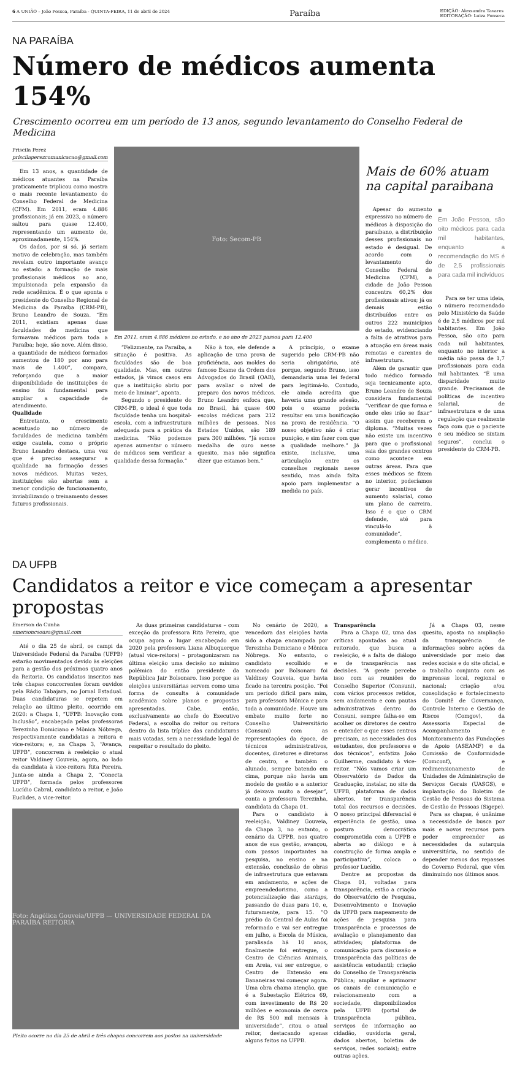6 A UNIÃO – João Pessoa, Paraíba - QUINTA-FEIRA, 11 de abril de 2024 Paraíba EDIÇÃO: Alexsandra Tavares
EDITORAÇÃO: Luiza Fonseca
NA PARAÍBA
Número de médicos aumenta 154%
Crescimento ocorreu em um período de 13 anos, segundo levantamento do Conselho Federal de Medicina
Priscila Perez
priscilaperezcomunicacao@gmail.com
Em 13 anos, a quantidade de médicos atuantes na Paraíba praticamente triplicou como mostra o mais recente levantamento do Conselho Federal de Medicina (CFM). Em 2011, eram 4.886 profissionais; já em 2023, o número saltou para quase 12.400, representando um aumento de, aproximadamente, 154%.
Os dados, por si só, já seriam motivo de celebração, mas também revelam outro importante avanço no estado: a formação de mais profissionais médicos ao ano, impulsionada pela expansão da rede acadêmica. É o que aponta o presidente do Conselho Regional de Medicina da Paraíba (CRM-PB), Bruno Leandro de Souza. “Em 2011, existiam apenas duas faculdades de medicina que formavam médicos para toda a Paraíba; hoje, são nove. Além disso, a quantidade de médicos formados aumentou de 180 por ano para mais de 1.400”, compara, reforçando que a maior disponibilidade de instituições de ensino foi fundamental para ampliar a capacidade de atendimento.
Qualidade
Entretanto, o crescimento acentuado no número de faculdades de medicina também exige cautela, como o próprio Bruno Leandro destaca, uma vez que é preciso assegurar a qualidade na formação desses novos médicos. Muitas vezes, instituições são abertas sem a menor condição de funcionamento, inviabilizando o treinamento desses futuros profissionais.
Foto: Secom-PB
Em 2011, eram 4.886 médicos no estado, e no ano de 2023 passou para 12.400
“Felizmente, na Paraíba, a situação é positiva. As faculdades são de boa qualidade. Mas, em outros estados, já vimos casos em que a instituição abriu por meio de liminar”, aponta.
Segundo o presidente do CRM-PB, o ideal é que toda faculdade tenha um hospital-escola, com a infraestrutura adequada para a prática da medicina. “Não podemos apenas aumentar o número de médicos sem verificar a qualidade dessa formação.”
Não à toa, ele defende a aplicação de uma prova de proficiência, aos moldes do famoso Exame da Ordem dos Advogados do Brasil (OAB), para avaliar o nível de preparo dos novos médicos. Bruno Leandro enfoca que, no Brasil, há quase 400 escolas médicas para 212 milhões de pessoas. Nos Estados Unidos, são 189 para 300 milhões. “Já somos medalha de ouro nesse quesito, mas não significa dizer que estamos bem.”
A princípio, o exame sugerido pelo CRM-PB não seria obrigatório, até porque, segundo Bruno, isso demandaria uma lei federal para legitimá-lo. Contudo, ele ainda acredita que haveria uma grande adesão, pois o exame poderia resultar em uma bonificação na prova de residência. “O nosso objetivo não é criar punição, e sim fazer com que a qualidade melhore.” Já existe, inclusive, uma articulação entre os conselhos regionais nesse sentido, mas ainda falta apoio para implementar a medida no país.
Mais de 60% atuam na capital paraibana
Apesar do aumento expressivo no número de médicos à disposição do paraibano, a distribuição desses profissionais no estado é desigual. De acordo com o levantamento do Conselho Federal de Medicina (CFM), a cidade de João Pessoa concentra 60,2% dos profissionais ativos; já os demais estão distribuídos entre os outros 222 municípios do estado, evidenciando a falta de atrativos para a atuação em áreas mais remotas e carentes de infraestrutura.
Além de garantir que todo médico formado seja tecnicamente apto, Bruno Leandro de Souza considera fundamental “verificar de que forma e onde eles irão se fixar” assim que receberem o diploma. “Muitas vezes não existe um incentivo para que o profissional saia dos grandes centros como acontece em outras áreas. Para que esses médicos se fixem no interior, poderíamos gerar incentivos de aumento salarial, como um plano de carreira. Isso é o que o CRM defende, até para vinculá-lo à comunidade”, complementa o médico.
■
Em João Pessoa, são oito médicos para cada mil habitantes, enquanto a recomendação do MS é de 2,5 profissionais para cada mil indivíduos
Para se ter uma ideia, o número recomendado pelo Ministério da Saúde é de 2,5 médicos por mil habitantes. Em João Pessoa, são oito para cada mil habitantes, enquanto no interior a média não passa de 1,7 profissionais para cada mil habitantes. “É uma disparidade muito grande. Precisamos de políticas de incentivo salarial, de infraestrutura e de uma regulação que realmente faça com que o paciente e seu médico se sintam seguros”, conclui o presidente do CRM-PB.
DA UFPB
Candidatos a reitor e vice começam a apresentar propostas
Emerson da Cunha
emersoncsousa@gmail.com
Até o dia 25 de abril, os campi da Universidade Federal da Paraíba (UFPB) estarão movimentados devido às eleições para a gestão dos próximos quatro anos da Reitoria. Os candidatos inscritos nas três chapas concorrentes foram ouvidos pela Rádio Tabajara, no Jornal Estadual. Duas candidaturas se repetem em relação ao último pleito, ocorrido em 2020: a Chapa 1, “UFPB: Inovação com Inclusão”, encabeçada pelas professoras Terezinha Domiciano e Mônica Nóbrega, respectivamente candidatas a reitora e vice-reitora; e, na Chapa 3, “Avança, UFPB”, concorrem à reeleição o atual reitor Valdiney Gouveia, agora, ao lado da candidata à vice-reitora Rita Pereira. Junta-se ainda a Chapa 2, “Conecta UFPB”, formada pelos professores Lucídio Cabral, candidato a reitor, e João Euclides, a vice-reitor.
As duas primeiras candidaturas – com exceção da professora Rita Pereira, que ocupa agora o lugar encabeçado em 2020 pela professora Liana Albuquerque (atual vice-reitora) – protagonizaram na última eleição uma decisão no mínimo polêmica do então presidente da República Jair Bolsonaro. Isso porque as eleições universitárias servem como uma forma de consulta à comunidade acadêmica sobre planos e propostas apresentadas. Cabe, então, exclusivamente ao chefe do Executivo Federal, a escolha do reitor ou reitora dentro da lista tríplice das candidaturas mais votadas, sem a necessidade legal de respeitar o resultado do pleito.
Foto: Angélica Gouveia/UFPB — UNIVERSIDADE FEDERAL DA PARAÍBA REITORIA
Pleito ocorre no dia 25 de abril e três chapas concorrem aos postos na universidade
No cenário de 2020, a vencedora das eleições havia sido a chapa encampada por Terezinha Domiciano e Mônica Nóbrega. No entanto, o candidato escolhido e nomeado por Bolsonaro foi Valdiney Gouveia, que havia ficado na terceira posição. “Foi um período difícil para mim, para professora Mônica e para toda a comunidade. Houve um embate muito forte no Conselho Universitário (Consuni) com as representações da época, de técnicos administrativos, docentes, diretores e diretoras de centro, e também o alunado, sempre batendo em cima, porque não havia um modelo de gestão e a anterior já deixava muito a desejar”, conta a professora Terezinha, candidata da Chapa 01.
Para o candidato à reeleição, Valdiney Gouveia, da Chapa 3, no entanto, o cenário da UFPB, nos quatro anos de sua gestão, avançou, com passos importantes na pesquisa, no ensino e na extensão, conclusão de obras de infraestrutura que estavam em andamento, e ações de empreendedorismo, como a potencialização das startups, passando de duas para 10, e, futuramente, para 15. “O prédio da Central de Aulas foi reformado e vai ser entregue em julho, a Escola de Música, paralisada há 10 anos, finalmente foi entregue, o Centro de Ciências Animais, em Areia, vai ser entregue, o Centro de Extensão em Bananeiras vai começar agora. Uma obra chama atenção, que é a Subestação Elétrica 69, com investimento de R$ 20 milhões e economia de cerca de R$ 500 mil mensais à universidade”, citou o atual reitor, destacando apenas alguns feitos na UFPB.
Transparência
Para a Chapa 02, uma das críticas apontadas ao atual reitorado, que busca a reeleição, é a falta de diálogo e de transparência nas decisões. “A gente percebe isso com as reuniões do Conselho Superior (Consuni), com vários processos retidos, sem andamento e com pautas administrativas dentro do Consuni, sempre falha-se em acolher os diretores de centro e entender o que esses centros precisam, as necessidades dos estudantes, dos professores e dos técnicos”, enfatiza João Guilherme, candidato à vice-reitor. “Nós vamos criar um Observatório de Dados da Graduação, instalar, no site da UFPB, plataforma de dados abertos, ter transparência total dos recursos e decisões. O nosso principal diferencial é experiência de gestão, uma postura democrática comprometida com a UFPB e aberta ao diálogo e à construção de forma ampla e participativa”, coloca o professor Lucídio.
Dentre as propostas da Chapa 01, voltadas para transparência, estão a criação do Observatório de Pesquisa, Desenvolvimento e Inovação da UFPB para mapeamento de ações de pesquisa para transparência e processos de avaliação e planejamento das atividades; plataforma de comunicação para discussão e transparência das políticas de assistência estudantil; criação do Conselho de Transparência Pública; ampliar e aprimorar os canais de comunicação e relacionamento com a sociedade, disponibilizados pela UFPB (portal de transparência pública, serviços de informação ao cidadão, ouvidoria geral, dados abertos, boletim de serviços, redes sociais); entre outras ações.
Já a Chapa 03, nesse quesito, aposta na ampliação da transparência de informações sobre ações da universidade por meio das redes sociais e do site oficial, e o trabalho conjunto com as imprensas local, regional e nacional; criação e/ou consolidação e fortalecimento do Comitê de Governança, Controle Interno e Gestão de Riscos (Comgov), da Assessoria Especial de Acompanhamento e Monitoramento das Fundações de Apoio (ASEAMF) e da Comissão de Conformidade (Comconf), e redimensionamento de Unidades de Administração de Serviços Gerais (UASGS), e implantação do Boletim de Gestão de Pessoas do Sistema de Gestão de Pessoas (Sigepe).
Para as chapas, é unânime a necessidade de busca por mais e novos recursos para poder empreender as necessidades da autarquia universitária, no sentido de depender menos dos repasses do Governo Federal, que vêm diminuindo nos últimos anos.